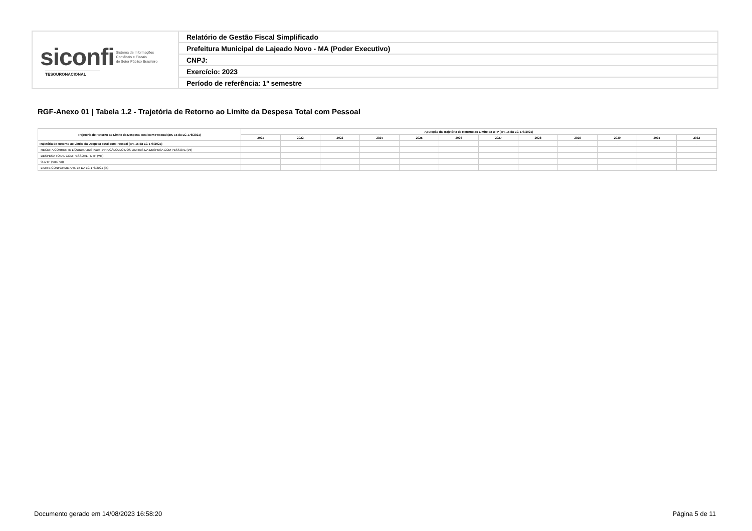| siconfi Sistema de Informações Contábeis e Fiscais do Setor Público Brasileiro TESOURONACIONAL | Relatório de Gestão Fiscal Simplificado |
| | Prefeitura Municipal de Lajeado Novo - MA (Poder Executivo) |
| | CNPJ: |
| | Exercício: 2023 |
| | Período de referência: 1º semestre |
RGF-Anexo 01 | Tabela 1.2 - Trajetória de Retorno ao Limite da Despesa Total com Pessoal
| Trajetória de Retorno ao Limite da Despesa Total com Pessoal (art. 15 da LC 178/2021) | Apuração da Trajetória de Retorno ao Limite da DTP (art. 15 da LC 178/2021) | | | | | | | | | | | |
| --- | --- | --- | --- | --- | --- | --- | --- | --- | --- | --- | --- | --- |
| | 2021 | 2022 | 2023 | 2024 | 2025 | 2026 | 2027 | 2028 | 2029 | 2030 | 2031 | 2032 |
| Trajetória de Retorno ao Limite da Despesa Total com Pessoal (art. 15 da LC 178/2021) | - | - | - | - | - | - | - | - | - | - | - | - |
| RECEITA CORRENTE LÍQUIDA AJUSTADA PARA CÁLCULO DOS LIMITES DA DESPESA COM PESSOAL (VII) | | | | | | | | | | | | |
| DESPESA TOTAL COM PESSOAL - DTP (VIII) | | | | | | | | | | | | |
| % DTP (VIII / VII) | | | | | | | | | | | | |
| LIMITE CONFORME ART. 15 DA LC 178/2021 (%) | | | | | | | | | | | | |
Documento gerado em 14/08/2023 16:58:20
Página 5 de 11